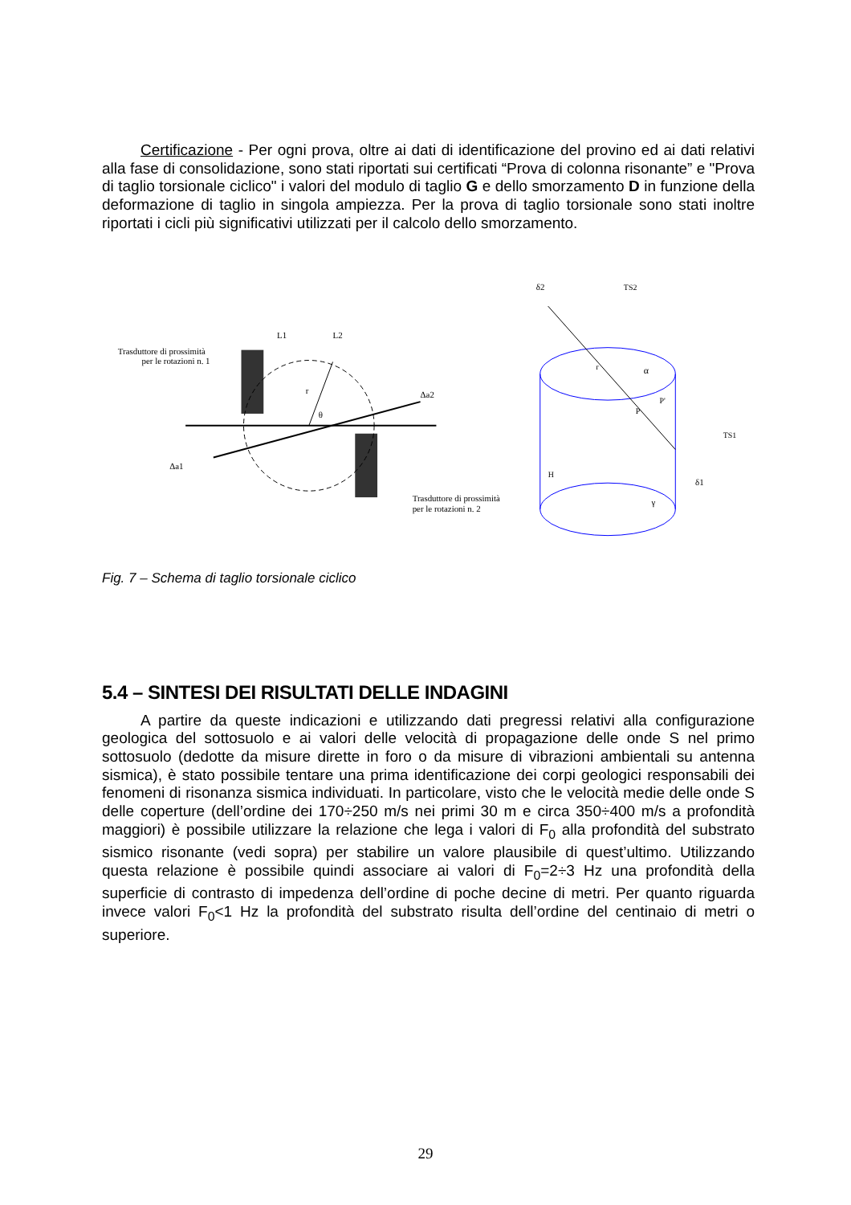Certificazione - Per ogni prova, oltre ai dati di identificazione del provino ed ai dati relativi alla fase di consolidazione, sono stati riportati sui certificati “Prova di colonna risonante” e "Prova di taglio torsionale ciclico" i valori del modulo di taglio G e dello smorzamento D in funzione della deformazione di taglio in singola ampiezza. Per la prova di taglio torsionale sono stati inoltre riportati i cicli più significativi utilizzati per il calcolo dello smorzamento.
Trasduttore di prossimità
per le rotazioni n. 1
r
θ
L1
L2
Δa2
Δa1
Trasduttore di prossimità
per le rotazioni n. 2
δ2
TS2
r
α
P'
P
TS1
H
δ1
γ
Fig. 7 – Schema di taglio torsionale ciclico
5.4 – SINTESI DEI RISULTATI DELLE INDAGINI
A partire da queste indicazioni e utilizzando dati pregressi relativi alla configurazione geologica del sottosuolo e ai valori delle velocità di propagazione delle onde S nel primo sottosuolo (dedotte da misure dirette in foro o da misure di vibrazioni ambientali su antenna sismica), è stato possibile tentare una prima identificazione dei corpi geologici responsabili dei fenomeni di risonanza sismica individuati. In particolare, visto che le velocità medie delle onde S delle coperture (dell’ordine dei 170÷250 m/s nei primi 30 m e circa 350÷400 m/s a profondità maggiori) è possibile utilizzare la relazione che lega i valori di F<sub>0</sub> alla profondità del substrato sismico risonante (vedi sopra) per stabilire un valore plausibile di quest’ultimo. Utilizzando questa relazione è possibile quindi associare ai valori di F<sub>0</sub>=2÷3 Hz una profondità della superficie di contrasto di impedenza dell’ordine di poche decine di metri. Per quanto riguarda invece valori F<sub>0</sub><1 Hz la profondità del substrato risulta dell’ordine del centinaio di metri o superiore.
29